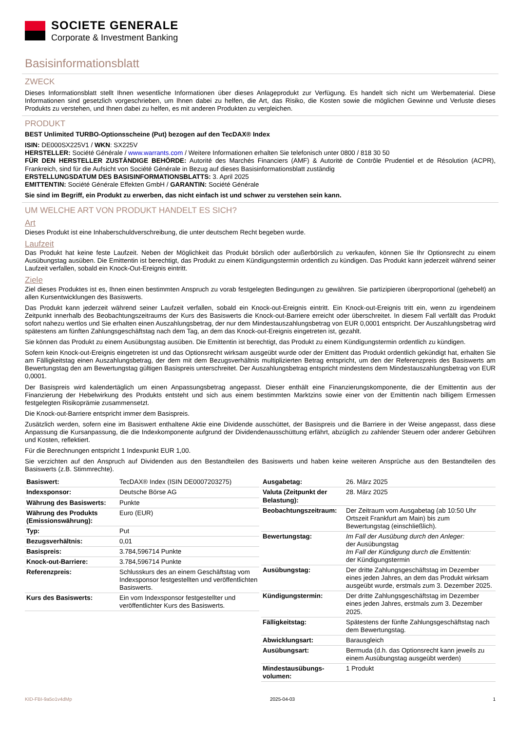SOCIETE GENERALE
Corporate & Investment Banking
Basisinformationsblatt
ZWECK
Dieses Informationsblatt stellt Ihnen wesentliche Informationen über dieses Anlageprodukt zur Verfügung. Es handelt sich nicht um Werbematerial. Diese Informationen sind gesetzlich vorgeschrieben, um Ihnen dabei zu helfen, die Art, das Risiko, die Kosten sowie die möglichen Gewinne und Verluste dieses Produkts zu verstehen, und Ihnen dabei zu helfen, es mit anderen Produkten zu vergleichen.
PRODUKT
BEST Unlimited TURBO-Optionsscheine (Put) bezogen auf den TecDAX® Index
ISIN: DE000SX225V1 / WKN: SX225V
HERSTELLER: Société Générale / www.warrants.com / Weitere Informationen erhalten Sie telefonisch unter 0800 / 818 30 50
FÜR DEN HERSTELLER ZUSTÄNDIGE BEHÖRDE: Autorité des Marchés Financiers (AMF) & Autorité de Contrôle Prudentiel et de Résolution (ACPR), Frankreich, sind für die Aufsicht von Société Générale in Bezug auf dieses Basisinformationsblatt zuständig
ERSTELLUNGSDATUM DES BASISINFORMATIONSBLATTS: 3. April 2025
EMITTENTIN: Société Générale Effekten GmbH / GARANTIN: Société Générale
Sie sind im Begriff, ein Produkt zu erwerben, das nicht einfach ist und schwer zu verstehen sein kann.
UM WELCHE ART VON PRODUKT HANDELT ES SICH?
Art
Dieses Produkt ist eine Inhaberschuldverschreibung, die unter deutschem Recht begeben wurde.
Laufzeit
Das Produkt hat keine feste Laufzeit. Neben der Möglichkeit das Produkt börslich oder außerbörslich zu verkaufen, können Sie Ihr Optionsrecht zu einem Ausübungstag ausüben. Die Emittentin ist berechtigt, das Produkt zu einem Kündigungstermin ordentlich zu kündigen. Das Produkt kann jederzeit während seiner Laufzeit verfallen, sobald ein Knock-Out-Ereignis eintritt.
Ziele
Ziel dieses Produktes ist es, Ihnen einen bestimmten Anspruch zu vorab festgelegten Bedingungen zu gewähren. Sie partizipieren überproportional (gehebelt) an allen Kursentwicklungen des Basiswerts.
Das Produkt kann jederzeit während seiner Laufzeit verfallen, sobald ein Knock-out-Ereignis eintritt. Ein Knock-out-Ereignis tritt ein, wenn zu irgendeinem Zeitpunkt innerhalb des Beobachtungszeitraums der Kurs des Basiswerts die Knock-out-Barriere erreicht oder überschreitet. In diesem Fall verfällt das Produkt sofort nahezu wertlos und Sie erhalten einen Auszahlungsbetrag, der nur dem Mindestauszahlungsbetrag von EUR 0,0001 entspricht. Der Auszahlungsbetrag wird spätestens am fünften Zahlungsgeschäftstag nach dem Tag, an dem das Knock-out-Ereignis eingetreten ist, gezahlt.
Sie können das Produkt zu einem Ausübungstag ausüben. Die Emittentin ist berechtigt, das Produkt zu einem Kündigungstermin ordentlich zu kündigen.
Sofern kein Knock-out-Ereignis eingetreten ist und das Optionsrecht wirksam ausgeübt wurde oder der Emittent das Produkt ordentlich gekündigt hat, erhalten Sie am Fälligkeitstag einen Auszahlungsbetrag, der dem mit dem Bezugsverhältnis multiplizierten Betrag entspricht, um den der Referenzpreis des Basiswerts am Bewertungstag den am Bewertungstag gültigen Basispreis unterschreitet. Der Auszahlungsbetrag entspricht mindestens dem Mindestauszahlungsbetrag von EUR 0,0001.
Der Basispreis wird kalendertäglich um einen Anpassungsbetrag angepasst. Dieser enthält eine Finanzierungskomponente, die der Emittentin aus der Finanzierung der Hebelwirkung des Produkts entsteht und sich aus einem bestimmten Marktzins sowie einer von der Emittentin nach billigem Ermessen festgelegten Risikoprämie zusammensetzt.
Die Knock-out-Barriere entspricht immer dem Basispreis.
Zusätzlich werden, sofern eine im Basiswert enthaltene Aktie eine Dividende ausschüttet, der Basispreis und die Barriere in der Weise angepasst, dass diese Anpassung die Kursanpassung, die die Indexkomponente aufgrund der Dividendenausschüttung erfährt, abzüglich zu zahlender Steuern oder anderer Gebühren und Kosten, reflektiert.
Für die Berechnungen entspricht 1 Indexpunkt EUR 1,00.
Sie verzichten auf den Anspruch auf Dividenden aus den Bestandteilen des Basiswerts und haben keine weiteren Ansprüche aus den Bestandteilen des Basiswerts (z.B. Stimmrechte).
| Basiswert: | TecDAX® Index (ISIN DE0007203275) |
| Indexsponsor: | Deutsche Börse AG |
| Währung des Basiswerts: | Punkte |
| Währung des Produkts (Emissionswährung): | Euro (EUR) |
| Typ: | Put |
| Bezugsverhältnis: | 0,01 |
| Basispreis: | 3.784,596714 Punkte |
| Knock-out-Barriere: | 3.784,596714 Punkte |
| Referenzpreis: | Schlusskurs des an einem Geschäftstag vom Indexsponsor festgestellten und veröffentlichten Basiswerts. |
| Kurs des Basiswerts: | Ein vom Indexsponsor festgestellter und veröffentlichter Kurs des Basiswerts. |
| Ausgabetag: | 26. März 2025 |
| Valuta (Zeitpunkt der Belastung): | 28. März 2025 |
| Beobachtungszeitraum: | Der Zeitraum vom Ausgabetag (ab 10:50 Uhr Ortszeit Frankfurt am Main) bis zum Bewertungstag (einschließlich). |
| Bewertungstag: | Im Fall der Ausübung durch den Anleger: der Ausübungstag Im Fall der Kündigung durch die Emittentin: der Kündigungstermin |
| Ausübungstag: | Der dritte Zahlungsgeschäftstag im Dezember eines jeden Jahres, an dem das Produkt wirksam ausgeübt wurde, erstmals zum 3. Dezember 2025. |
| Kündigungstermin: | Der dritte Zahlungsgeschäftstag im Dezember eines jeden Jahres, erstmals zum 3. Dezember 2025. |
| Fälligkeitstag: | Spätestens der fünfte Zahlungsgeschäftstag nach dem Bewertungstag. |
| Abwicklungsart: | Barausgleich |
| Ausübungsart: | Bermuda (d.h. das Optionsrecht kann jeweils zu einem Ausübungstag ausgeübt werden) |
| Mindestausübungs-volumen: | 1 Produkt |
KID-FBI-9a5o1v4dMp 2025-04-03 1